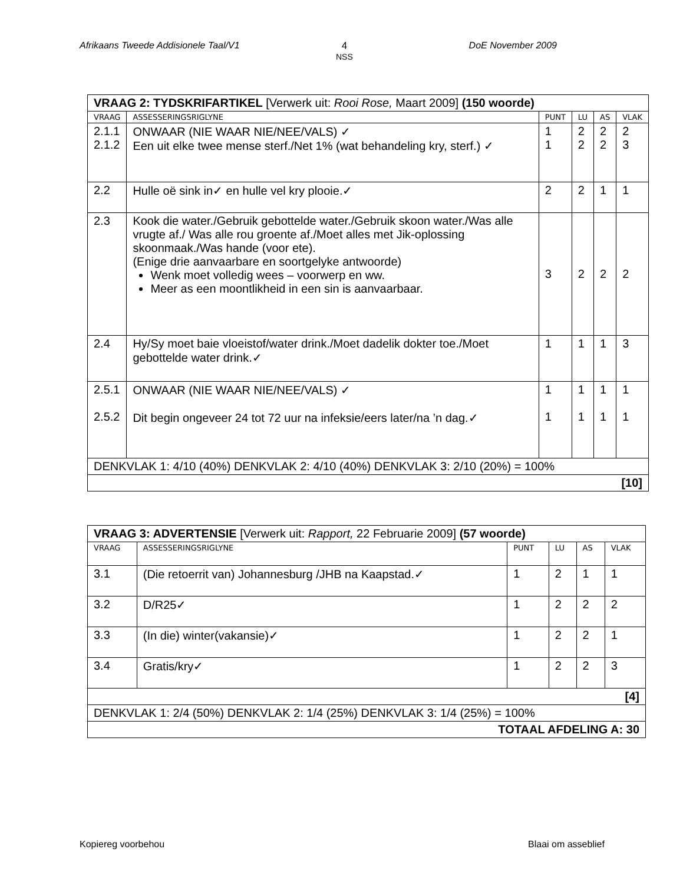Afrikaans Tweede Addisionele Taal/V1 4
NSS
DoE November 2009
| VRAAG 2: TYDSKRIFARTIKEL [Verwerk uit: Rooi Rose, Maart 2009] (150 woorde) | | | | | |
| VRAAG | ASSESSERINGSRIGLYNE | PUNT | LU | AS | VLAK |
| 2.1.1 2.1.2 | ONWAAR (NIE WAAR NIE/NEE/VALS) ✓ Een uit elke twee mense sterf./Net 1% (wat behandeling kry, sterf.) ✓ | 1 1 | 2 2 | 2 2 | 2 3 |
| 2.2 | Hulle oë sink in✓ en hulle vel kry plooie.✓ | 2 | 2 | 1 | 1 |
| 2.3 | Kook die water./Gebruik gebottelde water./Gebruik skoon water./Was alle vrugte af./ Was alle rou groente af./Moet alles met Jik-oplossing skoonmaak./Was hande (voor ete). (Enige drie aanvaarbare en soortgelyke antwoorde) Wenk moet volledig wees – voorwerp en ww. Meer as een moontlikheid in een sin is aanvaarbaar. | 3 | 2 | 2 | 2 |
| 2.4 | Hy/Sy moet baie vloeistof/water drink./Moet dadelik dokter toe./Moet gebottelde water drink.✓ | 1 | 1 | 1 | 3 |
| 2.5.1 2.5.2 | ONWAAR (NIE WAAR NIE/NEE/VALS) ✓ Dit begin ongeveer 24 tot 72 uur na infeksie/eers later/na ’n dag.✓ | 1 1 | 1 1 | 1 1 | 1 1 |
| DENKVLAK 1: 4/10 (40%) DENKVLAK 2: 4/10 (40%) DENKVLAK 3: 2/10 (20%) = 100% | | | | | |
| [10] | | | | | |
| VRAAG 3: ADVERTENSIE [Verwerk uit: Rapport, 22 Februarie 2009] (57 woorde) | | | | | |
| VRAAG | ASSESSERINGSRIGLYNE | PUNT | LU | AS | VLAK |
| 3.1 | (Die retoerrit van) Johannesburg /JHB na Kaapstad.✓ | 1 | 2 | 1 | 1 |
| 3.2 | D/R25✓ | 1 | 2 | 2 | 2 |
| 3.3 | (In die) winter(vakansie)✓ | 1 | 2 | 2 | 1 |
| 3.4 | Gratis/kry✓ | 1 | 2 | 2 | 3 |
| [4] | | | | | |
| DENKVLAK 1: 2/4 (50%) DENKVLAK 2: 1/4 (25%) DENKVLAK 3: 1/4 (25%) = 100% | | | | | |
| TOTAAL AFDELING A: 30 | | | | | |
Kopiereg voorbehou Blaai om asseblief